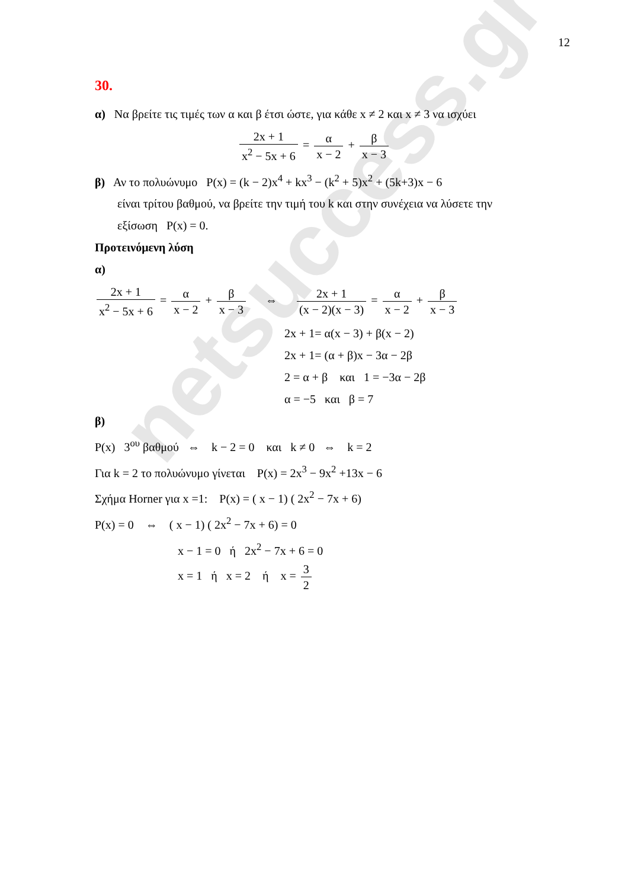netsuccess.gr
12
30.
α) Να βρείτε τις τιμές των α και β έτσι ώστε, για κάθε x ≠ 2 και x ≠ 3 να ισχύει
2x + 1 x<sup>2</sup> − 5x + 6 = α x − 2 + β x − 3
β) Αν το πολυώνυμο P(x) = (k − 2)x<sup>4</sup> + kx<sup>3</sup> − (k<sup>2</sup> + 5)x<sup>2</sup> + (5k+3)x − 6
είναι τρίτου βαθμού, να βρείτε την τιμή του k και στην συνέχεια να λύσετε την
εξίσωση P(x) = 0.
Προτεινόμενη λύση
α)
2x + 1 x<sup>2</sup> − 5x + 6 = α x − 2 + β x − 3 ⇔ 2x + 1 (x − 2)(x − 3) = α x − 2 + β x − 3
2x + 1= α(x − 3) + β(x − 2)
2x + 1= (α + β)x − 3α − 2β
2 = α + β και 1 = −3α − 2β
α = −5 και β = 7
β)
P(x) 3<sup>ου</sup> βαθμού ⇔ k − 2 = 0 και k ≠ 0 ⇔ k = 2
Για k = 2 το πολυώνυμο γίνεται P(x) = 2x<sup>3</sup> − 9x<sup>2</sup> +13x − 6
Σχήμα Horner για x =1: P(x) = ( x − 1) ( 2x<sup>2</sup> − 7x + 6)
P(x) = 0 ⇔ ( x − 1) ( 2x<sup>2</sup> − 7x + 6) = 0
x − 1 = 0 ή 2x<sup>2</sup> − 7x + 6 = 0
x = 1 ή x = 2 ή x = 3 2